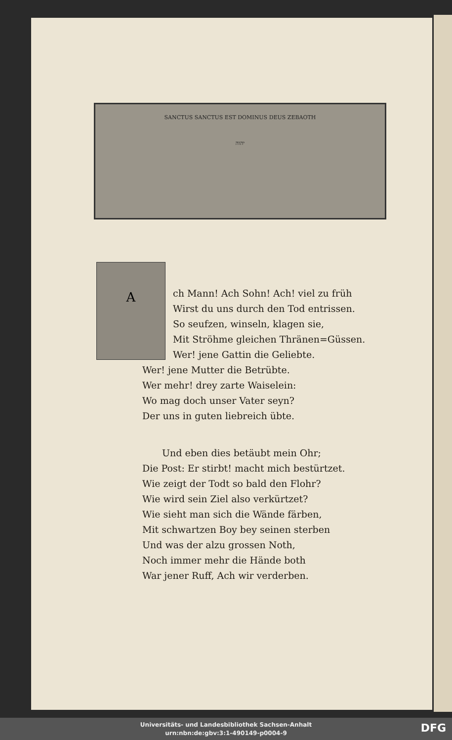SANCTUS SANCTUS EST DOMINUS DEUS ZEBAOTH
יהוה
A
ch Mann! Ach Sohn! Ach! viel zu früh
Wirst du uns durch den Tod entrissen.
So seufzen, winseln, klagen sie,
Mit Ströhme gleichen Thränen=Güssen.
Wer! jene Gattin die Geliebte.
Wer! jene Mutter die Betrübte.
Wer mehr! drey zarte Waiselein:
Wo mag doch unser Vater seyn?
Der uns in guten liebreich übte.
Und eben dies betäubt mein Ohr;
Die Post: Er stirbt! macht mich bestürtzet.
Wie zeigt der Todt so bald den Flohr?
Wie wird sein Ziel also verkürtzet?
Wie sieht man sich die Wände färben,
Mit schwartzen Boy bey seinen sterben
Und was der alzu grossen Noth,
Noch immer mehr die Hände both
War jener Ruff, Ach wir verderben.
Universitäts- und Landesbibliothek Sachsen-Anhalt
urn:nbn:de:gbv:3:1-490149-p0004-9
DFG